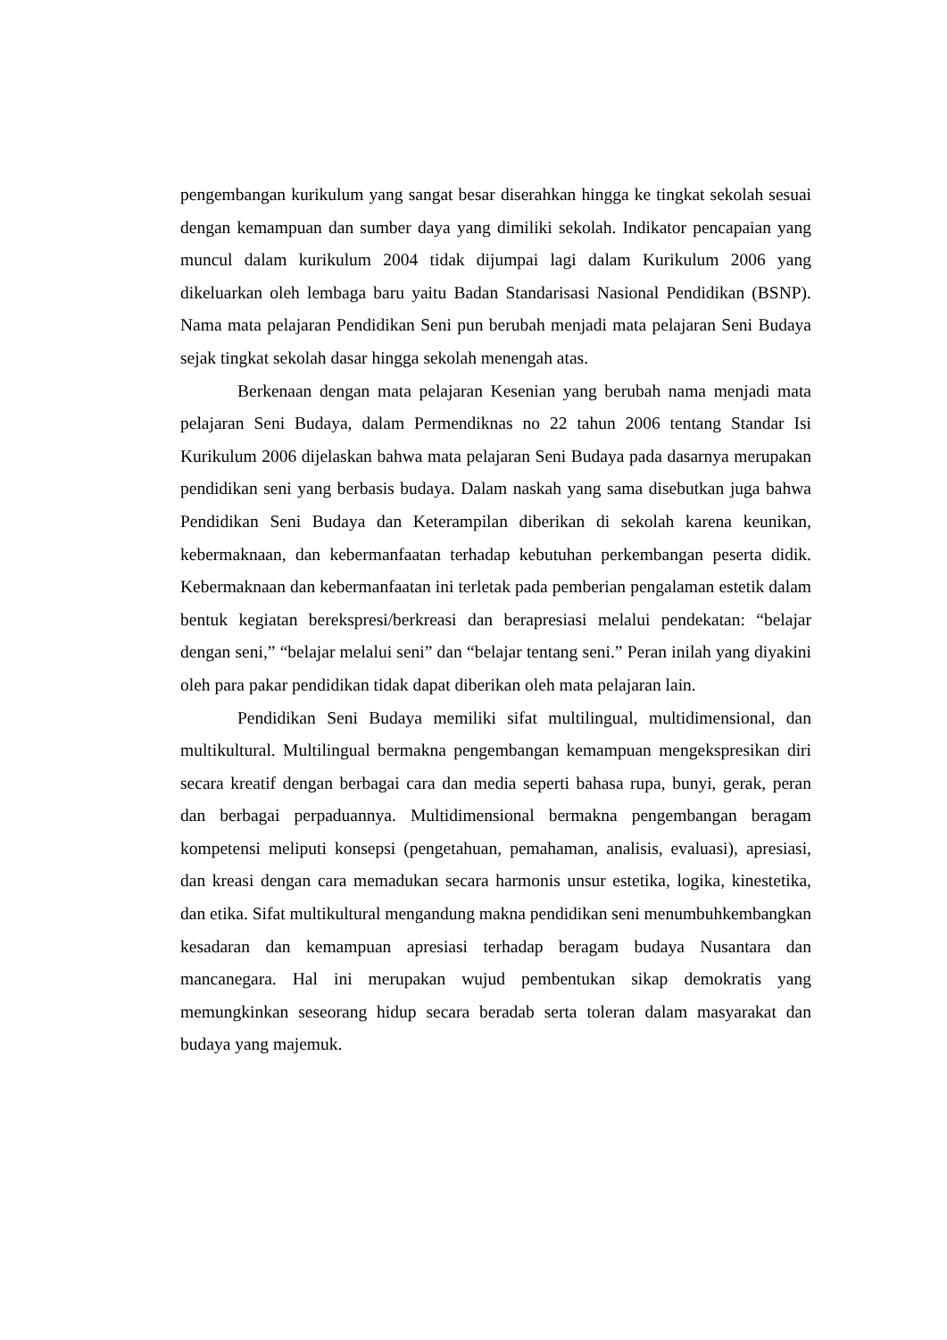pengembangan kurikulum yang sangat besar diserahkan hingga ke tingkat sekolah sesuai dengan kemampuan dan sumber daya yang dimiliki sekolah. Indikator pencapaian yang muncul dalam kurikulum 2004 tidak dijumpai lagi dalam Kurikulum 2006 yang dikeluarkan oleh lembaga baru yaitu Badan Standarisasi Nasional Pendidikan (BSNP). Nama mata pelajaran Pendidikan Seni pun berubah menjadi mata pelajaran Seni Budaya sejak tingkat sekolah dasar hingga sekolah menengah atas.
Berkenaan dengan mata pelajaran Kesenian yang berubah nama menjadi mata pelajaran Seni Budaya, dalam Permendiknas no 22 tahun 2006 tentang Standar Isi Kurikulum 2006 dijelaskan bahwa mata pelajaran Seni Budaya pada dasarnya merupakan pendidikan seni yang berbasis budaya. Dalam naskah yang sama disebutkan juga bahwa Pendidikan Seni Budaya dan Keterampilan diberikan di sekolah karena keunikan, kebermaknaan, dan kebermanfaatan terhadap kebutuhan perkembangan peserta didik. Kebermaknaan dan kebermanfaatan ini terletak pada pemberian pengalaman estetik dalam bentuk kegiatan berekspresi/berkreasi dan berapresiasi melalui pendekatan: “belajar dengan seni,” “belajar melalui seni” dan “belajar tentang seni.” Peran inilah yang diyakini oleh para pakar pendidikan tidak dapat diberikan oleh mata pelajaran lain.
Pendidikan Seni Budaya memiliki sifat multilingual, multidimensional, dan multikultural. Multilingual bermakna pengembangan kemampuan mengekspresikan diri secara kreatif dengan berbagai cara dan media seperti bahasa rupa, bunyi, gerak, peran dan berbagai perpaduannya. Multidimensional bermakna pengembangan beragam kompetensi meliputi konsepsi (pengetahuan, pemahaman, analisis, evaluasi), apresiasi, dan kreasi dengan cara memadukan secara harmonis unsur estetika, logika, kinestetika, dan etika. Sifat multikultural mengandung makna pendidikan seni menumbuhkembangkan kesadaran dan kemampuan apresiasi terhadap beragam budaya Nusantara dan mancanegara. Hal ini merupakan wujud pembentukan sikap demokratis yang memungkinkan seseorang hidup secara beradab serta toleran dalam masyarakat dan budaya yang majemuk.